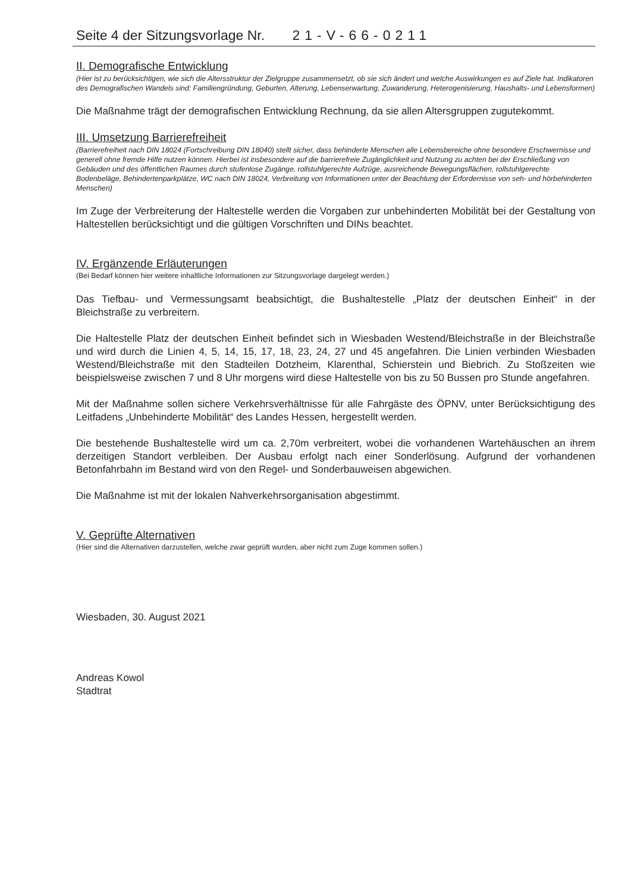Seite 4 der Sitzungsvorlage Nr. 21-V-66-0211
II. Demografische Entwicklung
(Hier ist zu berücksichtigen, wie sich die Altersstruktur der Zielgruppe zusammensetzt, ob sie sich ändert und welche Auswirkungen es auf Ziele hat. Indikatoren des Demografischen Wandels sind: Familiengründung, Geburten, Alterung, Lebenserwartung, Zuwanderung, Heterogenisierung, Haushalts- und Lebensformen)
Die Maßnahme trägt der demografischen Entwicklung Rechnung, da sie allen Altersgruppen zugutekommt.
III. Umsetzung Barrierefreiheit
(Barrierefreiheit nach DIN 18024 (Fortschreibung DIN 18040) stellt sicher, dass behinderte Menschen alle Lebensbereiche ohne besondere Erschwernisse und generell ohne fremde Hilfe nutzen können. Hierbei ist insbesondere auf die barrierefreie Zugänglichkeit und Nutzung zu achten bei der Erschließung von Gebäuden und des öffentlichen Raumes durch stufenlose Zugänge, rollstuhlgerechte Aufzüge, ausreichende Bewegungsflächen, rollstuhlgerechte Bodenbeläge, Behindertenparkplätze, WC nach DIN 18024, Verbreitung von Informationen unter der Beachtung der Erfordernisse von seh- und hörbehinderten Menschen)
Im Zuge der Verbreiterung der Haltestelle werden die Vorgaben zur unbehinderten Mobilität bei der Gestaltung von Haltestellen berücksichtigt und die gültigen Vorschriften und DINs beachtet.
IV. Ergänzende Erläuterungen
(Bei Bedarf können hier weitere inhaltliche Informationen zur Sitzungsvorlage dargelegt werden.)
Das Tiefbau- und Vermessungsamt beabsichtigt, die Bushaltestelle „Platz der deutschen Einheit“ in der Bleichstraße zu verbreitern.
Die Haltestelle Platz der deutschen Einheit befindet sich in Wiesbaden Westend/Bleichstraße in der Bleichstraße und wird durch die Linien 4, 5, 14, 15, 17, 18, 23, 24, 27 und 45 angefahren. Die Linien verbinden Wiesbaden Westend/Bleichstraße mit den Stadteilen Dotzheim, Klarenthal, Schierstein und Biebrich. Zu Stoßzeiten wie beispielsweise zwischen 7 und 8 Uhr morgens wird diese Haltestelle von bis zu 50 Bussen pro Stunde angefahren.
Mit der Maßnahme sollen sichere Verkehrsverhältnisse für alle Fahrgäste des ÖPNV, unter Berücksichtigung des Leitfadens „Unbehinderte Mobilität“ des Landes Hessen, hergestellt werden.
Die bestehende Bushaltestelle wird um ca. 2,70m verbreitert, wobei die vorhandenen Wartehäuschen an ihrem derzeitigen Standort verbleiben. Der Ausbau erfolgt nach einer Sonderlösung. Aufgrund der vorhandenen Betonfahrbahn im Bestand wird von den Regel- und Sonderbauweisen abgewichen.
Die Maßnahme ist mit der lokalen Nahverkehrsorganisation abgestimmt.
V. Geprüfte Alternativen
(Hier sind die Alternativen darzustellen, welche zwar geprüft wurden, aber nicht zum Zuge kommen sollen.)
Wiesbaden, 30. August 2021
Andreas Kowol
Stadtrat